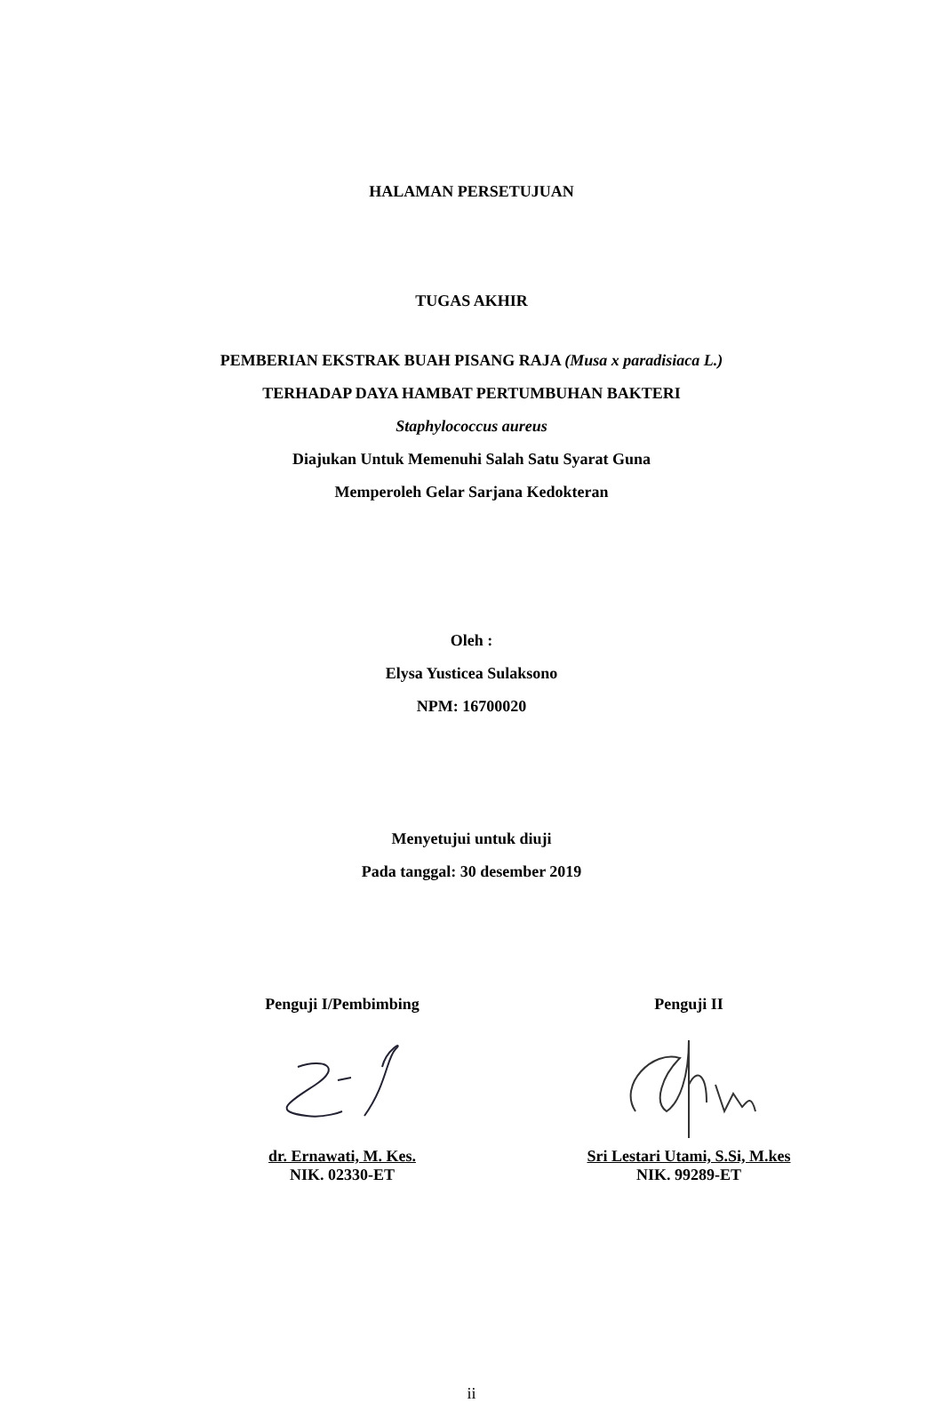HALAMAN PERSETUJUAN
TUGAS AKHIR
PEMBERIAN EKSTRAK BUAH PISANG RAJA (Musa x paradisiaca L.)
TERHADAP DAYA HAMBAT PERTUMBUHAN BAKTERI
Staphylococcus aureus
Diajukan Untuk Memenuhi Salah Satu Syarat Guna
Memperoleh Gelar Sarjana Kedokteran
Oleh :
Elysa Yusticea Sulaksono
NPM: 16700020
Menyetujui untuk diuji
Pada tanggal: 30 desember 2019
Penguji I/Pembimbing Penguji II
dr. Ernawati, M. Kes.
NIK. 02330-ET
Sri Lestari Utami, S.Si, M.kes
NIK. 99289-ET
ii